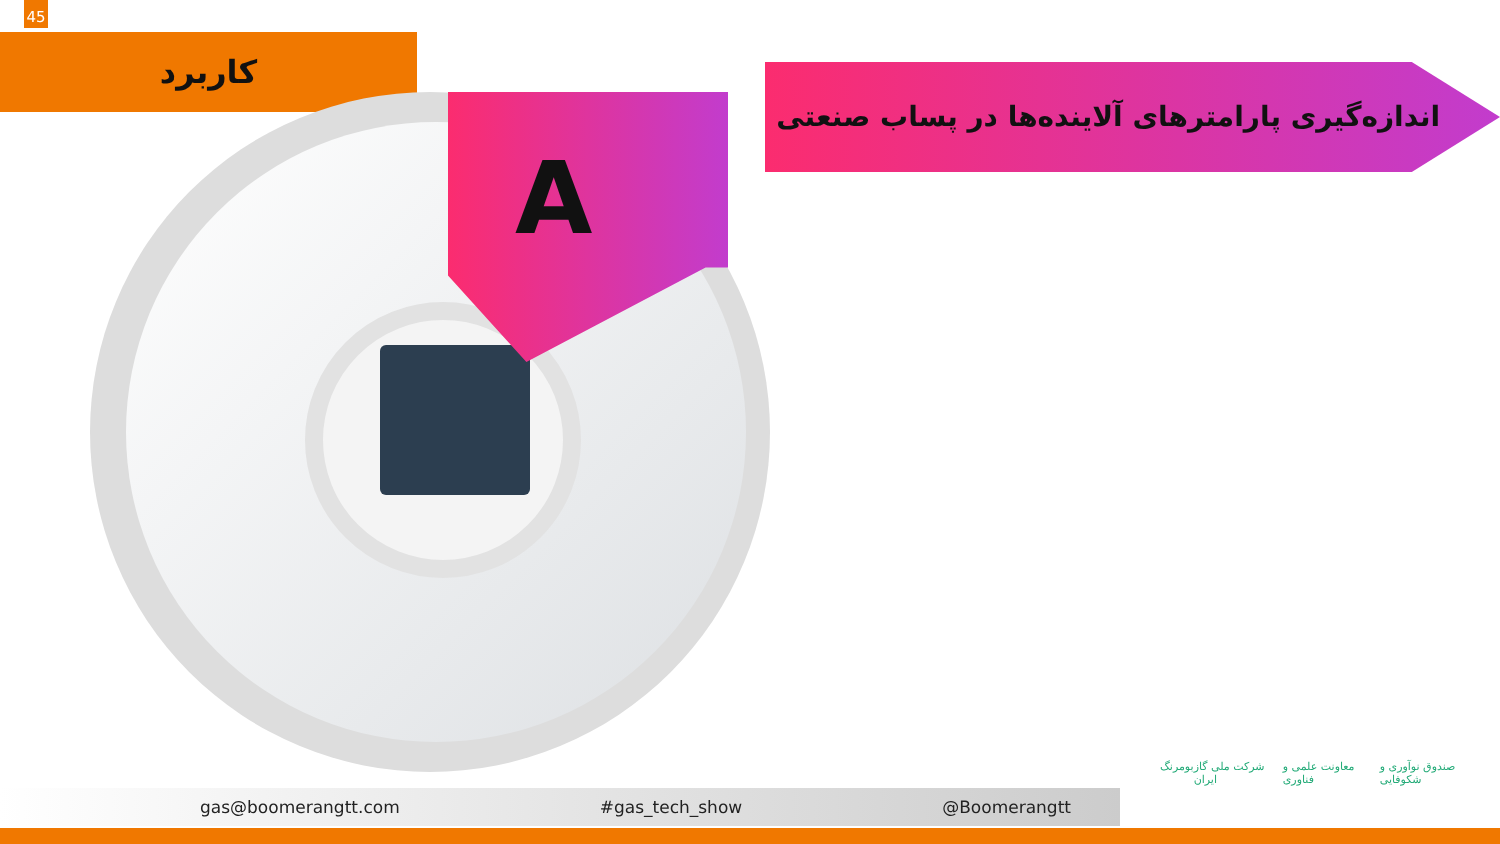45
کاربرد
A
اندازه‌گیری پارامترهای آلاینده‌ها در پساب صنعتی
gas@boomerangtt.com #gas_tech_show @Boomerangtt
بومرنگ شرکت ملی گاز ایران معاونت علمی و فناوری صندوق نوآوری و شکوفایی